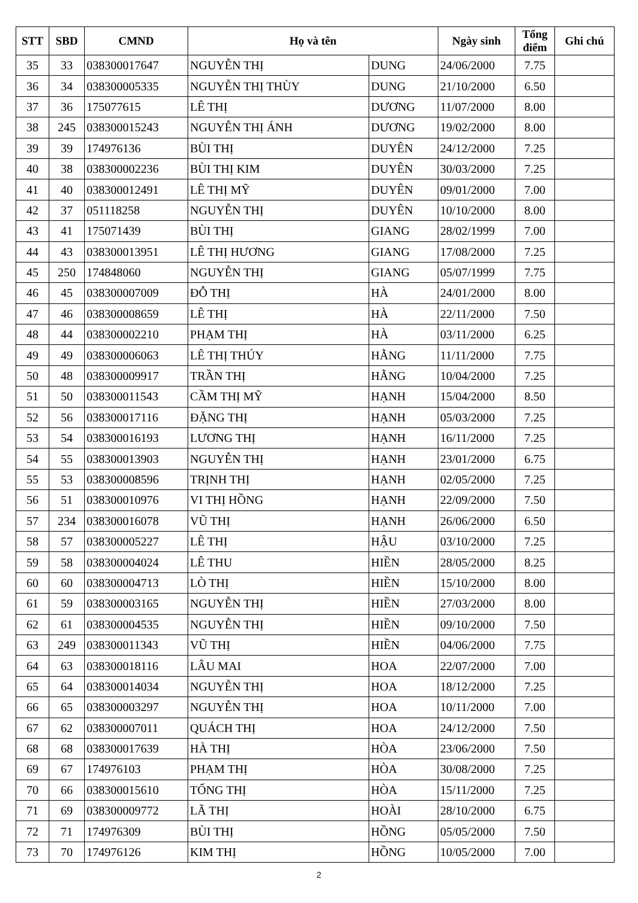| STT | SBD | CMND | Họ và tên | | Ngày sinh | Tổng điểm | Ghi chú |
| --- | --- | --- | --- | --- | --- | --- | --- |
| 35 | 33 | 038300017647 | NGUYỄN THỊ | DUNG | 24/06/2000 | 7.75 | |
| 36 | 34 | 038300005335 | NGUYỄN THỊ THÙY | DUNG | 21/10/2000 | 6.50 | |
| 37 | 36 | 175077615 | LÊ THỊ | DƯƠNG | 11/07/2000 | 8.00 | |
| 38 | 245 | 038300015243 | NGUYỄN THỊ ÁNH | DƯƠNG | 19/02/2000 | 8.00 | |
| 39 | 39 | 174976136 | BÙI THỊ | DUYÊN | 24/12/2000 | 7.25 | |
| 40 | 38 | 038300002236 | BÙI THỊ KIM | DUYÊN | 30/03/2000 | 7.25 | |
| 41 | 40 | 038300012491 | LÊ THỊ MỸ | DUYÊN | 09/01/2000 | 7.00 | |
| 42 | 37 | 051118258 | NGUYỄN THỊ | DUYÊN | 10/10/2000 | 8.00 | |
| 43 | 41 | 175071439 | BÙI THỊ | GIANG | 28/02/1999 | 7.00 | |
| 44 | 43 | 038300013951 | LÊ THỊ HƯƠNG | GIANG | 17/08/2000 | 7.25 | |
| 45 | 250 | 174848060 | NGUYỄN THỊ | GIANG | 05/07/1999 | 7.75 | |
| 46 | 45 | 038300007009 | ĐỖ THỊ | HÀ | 24/01/2000 | 8.00 | |
| 47 | 46 | 038300008659 | LÊ THỊ | HÀ | 22/11/2000 | 7.50 | |
| 48 | 44 | 038300002210 | PHẠM THỊ | HÀ | 03/11/2000 | 6.25 | |
| 49 | 49 | 038300006063 | LÊ THỊ THÚY | HẰNG | 11/11/2000 | 7.75 | |
| 50 | 48 | 038300009917 | TRẦN THỊ | HẰNG | 10/04/2000 | 7.25 | |
| 51 | 50 | 038300011543 | CẦM THỊ MỸ | HẠNH | 15/04/2000 | 8.50 | |
| 52 | 56 | 038300017116 | ĐẶNG THỊ | HẠNH | 05/03/2000 | 7.25 | |
| 53 | 54 | 038300016193 | LƯƠNG THỊ | HẠNH | 16/11/2000 | 7.25 | |
| 54 | 55 | 038300013903 | NGUYỄN THỊ | HẠNH | 23/01/2000 | 6.75 | |
| 55 | 53 | 038300008596 | TRỊNH THỊ | HẠNH | 02/05/2000 | 7.25 | |
| 56 | 51 | 038300010976 | VI THỊ HỒNG | HẠNH | 22/09/2000 | 7.50 | |
| 57 | 234 | 038300016078 | VŨ THỊ | HẠNH | 26/06/2000 | 6.50 | |
| 58 | 57 | 038300005227 | LÊ THỊ | HẬU | 03/10/2000 | 7.25 | |
| 59 | 58 | 038300004024 | LÊ THU | HIỀN | 28/05/2000 | 8.25 | |
| 60 | 60 | 038300004713 | LÒ THỊ | HIỀN | 15/10/2000 | 8.00 | |
| 61 | 59 | 038300003165 | NGUYỄN THỊ | HIỀN | 27/03/2000 | 8.00 | |
| 62 | 61 | 038300004535 | NGUYỄN THỊ | HIỀN | 09/10/2000 | 7.50 | |
| 63 | 249 | 038300011343 | VŨ THỊ | HIỀN | 04/06/2000 | 7.75 | |
| 64 | 63 | 038300018116 | LÂU MAI | HOA | 22/07/2000 | 7.00 | |
| 65 | 64 | 038300014034 | NGUYỄN THỊ | HOA | 18/12/2000 | 7.25 | |
| 66 | 65 | 038300003297 | NGUYỄN THỊ | HOA | 10/11/2000 | 7.00 | |
| 67 | 62 | 038300007011 | QUÁCH THỊ | HOA | 24/12/2000 | 7.50 | |
| 68 | 68 | 038300017639 | HÀ THỊ | HÒA | 23/06/2000 | 7.50 | |
| 69 | 67 | 174976103 | PHẠM THỊ | HÒA | 30/08/2000 | 7.25 | |
| 70 | 66 | 038300015610 | TỐNG THỊ | HÒA | 15/11/2000 | 7.25 | |
| 71 | 69 | 038300009772 | LÃ THỊ | HOÀI | 28/10/2000 | 6.75 | |
| 72 | 71 | 174976309 | BÙI THỊ | HỒNG | 05/05/2000 | 7.50 | |
| 73 | 70 | 174976126 | KIM THỊ | HỒNG | 10/05/2000 | 7.00 | |
2